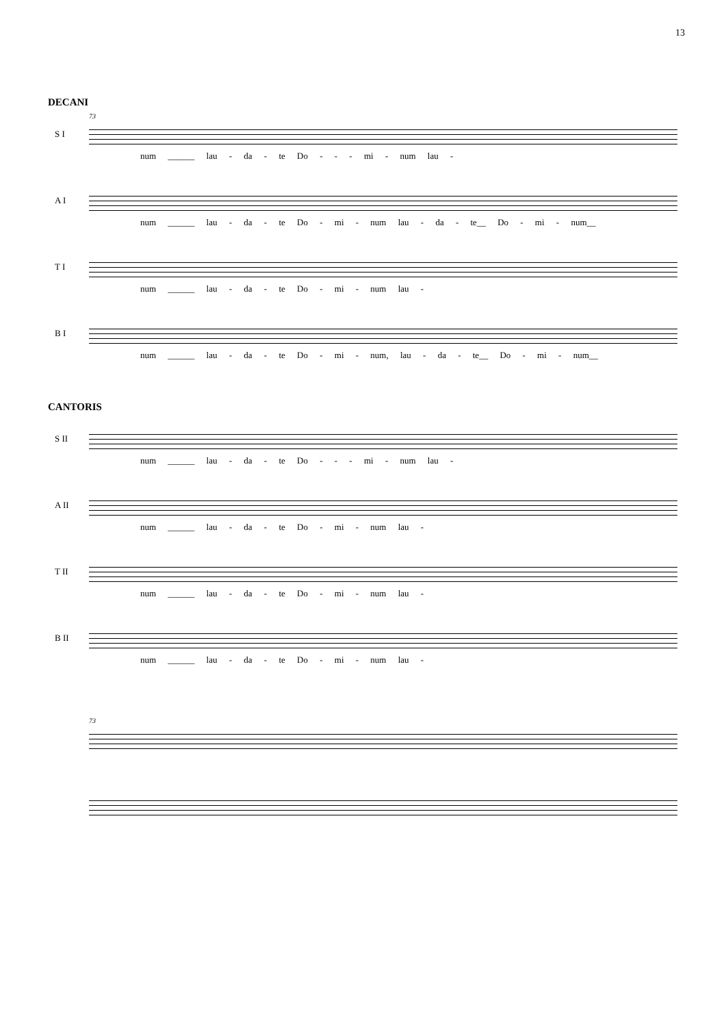13
DECANI
73
S I
num ______ lau - da - te Do - - - mi - num lau -
A I
num ______ lau - da - te Do - mi - num lau - da - te__ Do - mi - num__
T I
num ______ lau - da - te Do - mi - num lau -
B I
num ______ lau - da - te Do - mi - num, lau - da - te__ Do - mi - num__
CANTORIS
S II
num ______ lau - da - te Do - - - mi - num lau -
A II
num ______ lau - da - te Do - mi - num lau -
T II
num ______ lau - da - te Do - mi - num lau -
B II
num ______ lau - da - te Do - mi - num lau -
73